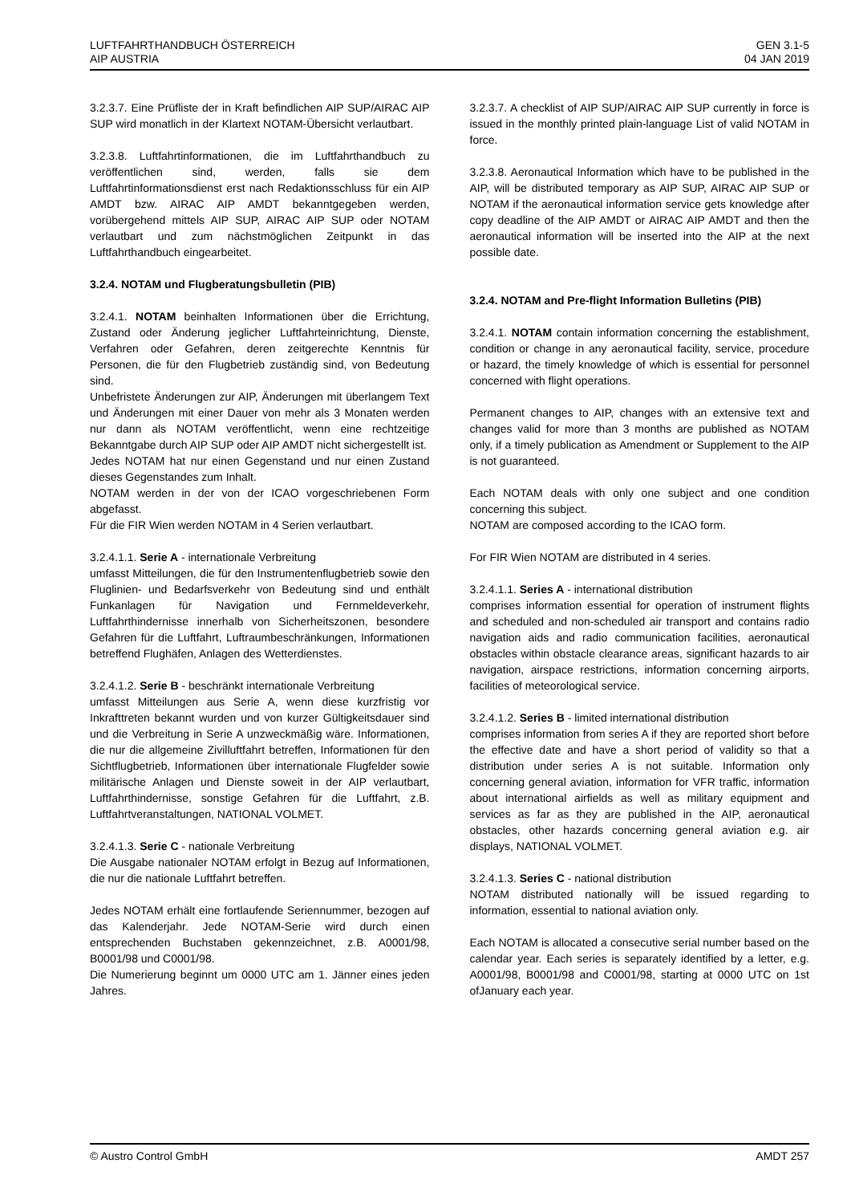LUFTFAHRTHANDBUCH ÖSTERREICH
AIP AUSTRIA
GEN 3.1-5
04 JAN 2019
3.2.3.7. Eine Prüfliste der in Kraft befindlichen AIP SUP/AIRAC AIP SUP wird monatlich in der Klartext NOTAM-Übersicht verlautbart.
3.2.3.8. Luftfahrtinformationen, die im Luftfahrthandbuch zu veröffentlichen sind, werden, falls sie dem Luftfahrtinformationsdienst erst nach Redaktionsschluss für ein AIP AMDT bzw. AIRAC AIP AMDT bekanntgegeben werden, vorübergehend mittels AIP SUP, AIRAC AIP SUP oder NOTAM verlautbart und zum nächstmöglichen Zeitpunkt in das Luftfahrthandbuch eingearbeitet.
3.2.4. NOTAM und Flugberatungsbulletin (PIB)
3.2.4.1. NOTAM beinhalten Informationen über die Errichtung, Zustand oder Änderung jeglicher Luftfahrteinrichtung, Dienste, Verfahren oder Gefahren, deren zeitgerechte Kenntnis für Personen, die für den Flugbetrieb zuständig sind, von Bedeutung sind.
Unbefristete Änderungen zur AIP, Änderungen mit überlangem Text und Änderungen mit einer Dauer von mehr als 3 Monaten werden nur dann als NOTAM veröffentlicht, wenn eine rechtzeitige Bekanntgabe durch AIP SUP oder AIP AMDT nicht sichergestellt ist.
Jedes NOTAM hat nur einen Gegenstand und nur einen Zustand dieses Gegenstandes zum Inhalt.
NOTAM werden in der von der ICAO vorgeschriebenen Form abgefasst.
Für die FIR Wien werden NOTAM in 4 Serien verlautbart.
3.2.4.1.1. Serie A - internationale Verbreitung
umfasst Mitteilungen, die für den Instrumentenflugbetrieb sowie den Fluglinien- und Bedarfsverkehr von Bedeutung sind und enthält Funkanlagen für Navigation und Fernmeldeverkehr, Luftfahrthindernisse innerhalb von Sicherheitszonen, besondere Gefahren für die Luftfahrt, Luftraumbeschränkungen, Informationen betreffend Flughäfen, Anlagen des Wetterdienstes.
3.2.4.1.2. Serie B - beschränkt internationale Verbreitung
umfasst Mitteilungen aus Serie A, wenn diese kurzfristig vor Inkrafttreten bekannt wurden und von kurzer Gültigkeitsdauer sind und die Verbreitung in Serie A unzweckmäßig wäre. Informationen, die nur die allgemeine Zivilluftfahrt betreffen, Informationen für den Sichtflugbetrieb, Informationen über internationale Flugfelder sowie militärische Anlagen und Dienste soweit in der AIP verlautbart, Luftfahrthindernisse, sonstige Gefahren für die Luftfahrt, z.B. Luftfahrtveranstaltungen, NATIONAL VOLMET.
3.2.4.1.3. Serie C - nationale Verbreitung
Die Ausgabe nationaler NOTAM erfolgt in Bezug auf Informationen, die nur die nationale Luftfahrt betreffen.
Jedes NOTAM erhält eine fortlaufende Seriennummer, bezogen auf das Kalenderjahr. Jede NOTAM-Serie wird durch einen entsprechenden Buchstaben gekennzeichnet, z.B. A0001/98, B0001/98 und C0001/98.
Die Numerierung beginnt um 0000 UTC am 1. Jänner eines jeden Jahres.
3.2.3.7. A checklist of AIP SUP/AIRAC AIP SUP currently in force is issued in the monthly printed plain-language List of valid NOTAM in force.
3.2.3.8. Aeronautical Information which have to be published in the AIP, will be distributed temporary as AIP SUP, AIRAC AIP SUP or NOTAM if the aeronautical information service gets knowledge after copy deadline of the AIP AMDT or AIRAC AIP AMDT and then the aeronautical information will be inserted into the AIP at the next possible date.
3.2.4. NOTAM and Pre-flight Information Bulletins (PIB)
3.2.4.1. NOTAM contain information concerning the establishment, condition or change in any aeronautical facility, service, procedure or hazard, the timely knowledge of which is essential for personnel concerned with flight operations.
Permanent changes to AIP, changes with an extensive text and changes valid for more than 3 months are published as NOTAM only, if a timely publication as Amendment or Supplement to the AIP is not guaranteed.
Each NOTAM deals with only one subject and one condition concerning this subject.
NOTAM are composed according to the ICAO form.
For FIR Wien NOTAM are distributed in 4 series.
3.2.4.1.1. Series A - international distribution
comprises information essential for operation of instrument flights and scheduled and non-scheduled air transport and contains radio navigation aids and radio communication facilities, aeronautical obstacles within obstacle clearance areas, significant hazards to air navigation, airspace restrictions, information concerning airports, facilities of meteorological service.
3.2.4.1.2. Series B - limited international distribution
comprises information from series A if they are reported short before the effective date and have a short period of validity so that a distribution under series A is not suitable. Information only concerning general aviation, information for VFR traffic, information about international airfields as well as military equipment and services as far as they are published in the AIP, aeronautical obstacles, other hazards concerning general aviation e.g. air displays, NATIONAL VOLMET.
3.2.4.1.3. Series C - national distribution
NOTAM distributed nationally will be issued regarding to information, essential to national aviation only.
Each NOTAM is allocated a consecutive serial number based on the calendar year. Each series is separately identified by a letter, e.g. A0001/98, B0001/98 and C0001/98, starting at 0000 UTC on 1st ofJanuary each year.
© Austro Control GmbH AMDT 257